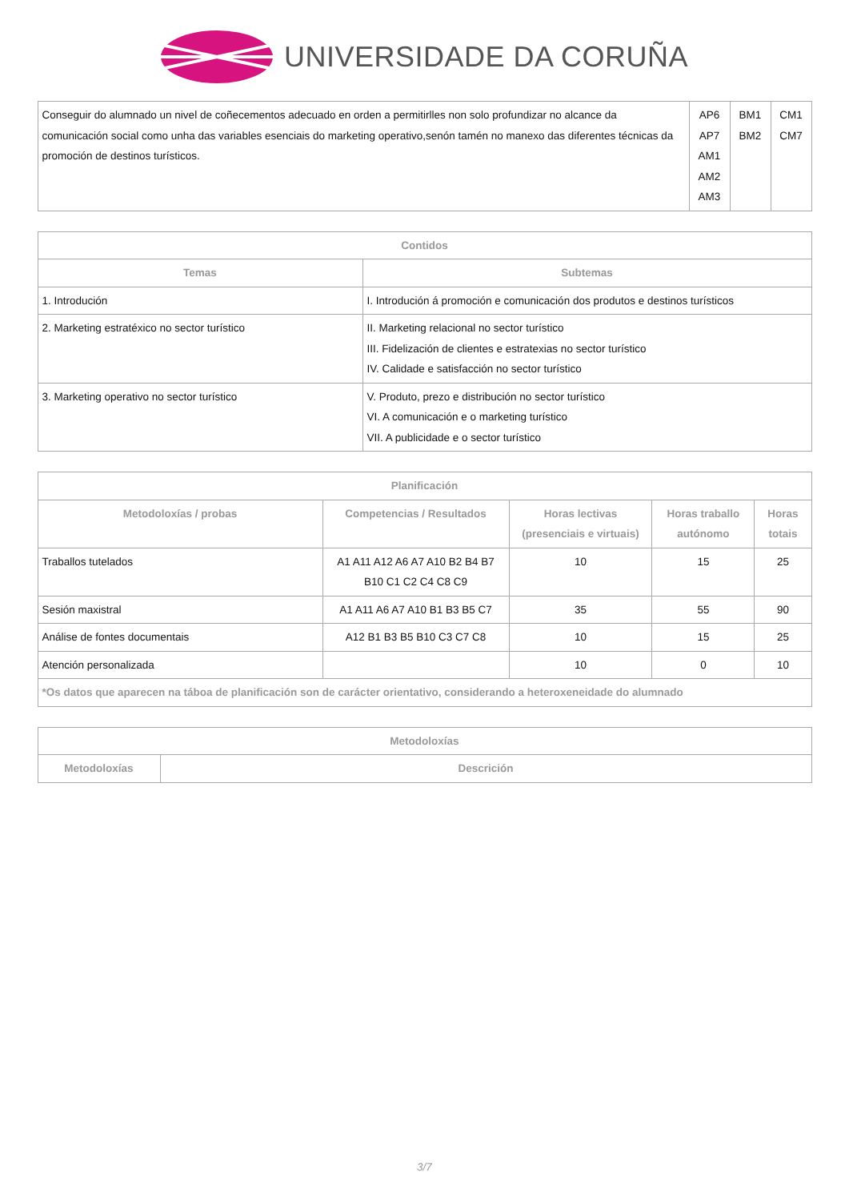UNIVERSIDADE DA CORUÑA
| Conseguir do alumnado un nivel de coñecementos adecuado en orden a permitirlles non solo profundizar no alcance da comunicación social como unha das variables esenciais do marketing operativo,senón tamén no manexo das diferentes técnicas da promoción de destinos turísticos. | AP6 AP7 AM1 AM2 AM3 | BM1 BM2 | CM1 CM7 |
| Contidos | |
| --- | --- |
| Temas | Subtemas |
| 1. Introdución | I. Introdución á promoción e comunicación dos produtos e destinos turísticos |
| 2. Marketing estratéxico no sector turístico | II. Marketing relacional no sector turístico III. Fidelización de clientes e estratexias no sector turístico IV. Calidade e satisfacción no sector turístico |
| 3. Marketing operativo no sector turístico | V. Produto, prezo e distribución no sector turístico VI. A comunicación e o marketing turístico VII. A publicidade e o sector turístico |
| Planificación | | | | |
| --- | --- | --- | --- | --- |
| Metodoloxías / probas | Competencias / Resultados | Horas lectivas (presenciais e virtuais) | Horas traballo autónomo | Horas totais |
| Traballos tutelados | A1 A11 A12 A6 A7 A10 B2 B4 B7 B10 C1 C2 C4 C8 C9 | 10 | 15 | 25 |
| Sesión maxistral | A1 A11 A6 A7 A10 B1 B3 B5 C7 | 35 | 55 | 90 |
| Análise de fontes documentais | A12 B1 B3 B5 B10 C3 C7 C8 | 10 | 15 | 25 |
| Atención personalizada | | 10 | 0 | 10 |
| *Os datos que aparecen na táboa de planificación son de carácter orientativo, considerando a heteroxeneidade do alumnado | | | | |
| Metodoloxías | |
| --- | --- |
| Metodoloxías | Descrición |
3/7